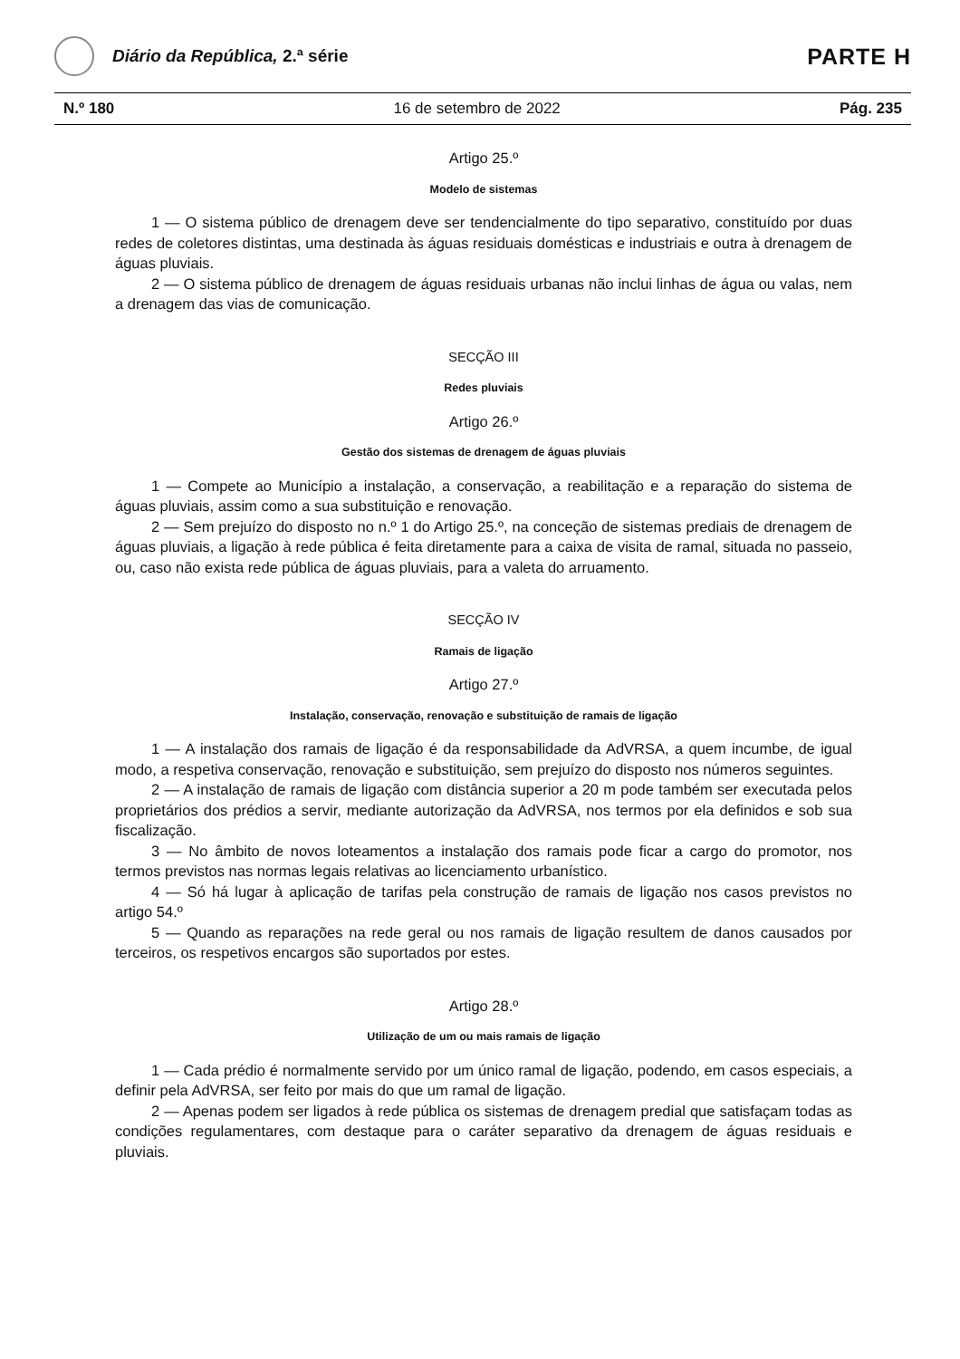Diário da República, 2.ª série
PARTE H
N.º 180 16 de setembro de 2022 Pág. 235
Artigo 25.º
Modelo de sistemas
1 — O sistema público de drenagem deve ser tendencialmente do tipo separativo, constituído por duas redes de coletores distintas, uma destinada às águas residuais domésticas e industriais e outra à drenagem de águas pluviais.
2 — O sistema público de drenagem de águas residuais urbanas não inclui linhas de água ou valas, nem a drenagem das vias de comunicação.
SECÇÃO III
Redes pluviais
Artigo 26.º
Gestão dos sistemas de drenagem de águas pluviais
1 — Compete ao Município a instalação, a conservação, a reabilitação e a reparação do sistema de águas pluviais, assim como a sua substituição e renovação.
2 — Sem prejuízo do disposto no n.º 1 do Artigo 25.º, na conceção de sistemas prediais de drenagem de águas pluviais, a ligação à rede pública é feita diretamente para a caixa de visita de ramal, situada no passeio, ou, caso não exista rede pública de águas pluviais, para a valeta do arruamento.
SECÇÃO IV
Ramais de ligação
Artigo 27.º
Instalação, conservação, renovação e substituição de ramais de ligação
1 — A instalação dos ramais de ligação é da responsabilidade da AdVRSA, a quem incumbe, de igual modo, a respetiva conservação, renovação e substituição, sem prejuízo do disposto nos números seguintes.
2 — A instalação de ramais de ligação com distância superior a 20 m pode também ser executada pelos proprietários dos prédios a servir, mediante autorização da AdVRSA, nos termos por ela definidos e sob sua fiscalização.
3 — No âmbito de novos loteamentos a instalação dos ramais pode ficar a cargo do promotor, nos termos previstos nas normas legais relativas ao licenciamento urbanístico.
4 — Só há lugar à aplicação de tarifas pela construção de ramais de ligação nos casos previstos no artigo 54.º
5 — Quando as reparações na rede geral ou nos ramais de ligação resultem de danos causados por terceiros, os respetivos encargos são suportados por estes.
Artigo 28.º
Utilização de um ou mais ramais de ligação
1 — Cada prédio é normalmente servido por um único ramal de ligação, podendo, em casos especiais, a definir pela AdVRSA, ser feito por mais do que um ramal de ligação.
2 — Apenas podem ser ligados à rede pública os sistemas de drenagem predial que satisfaçam todas as condições regulamentares, com destaque para o caráter separativo da drenagem de águas residuais e pluviais.